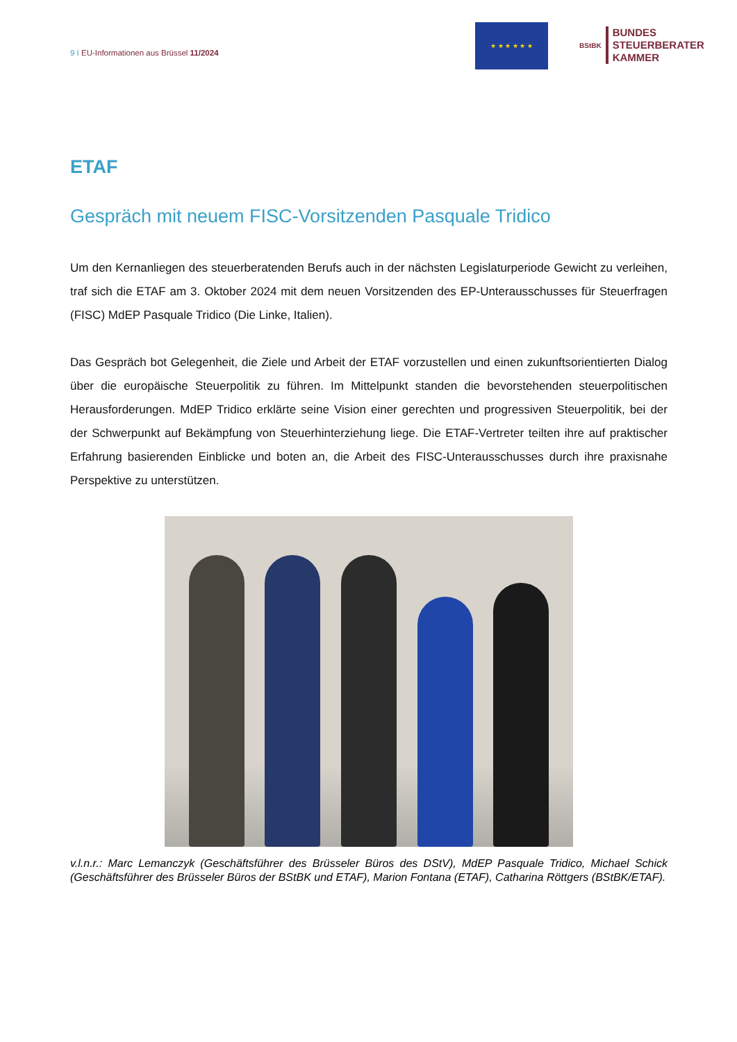9 I EU-Informationen aus Brüssel 11/2024
★ ★ ★ ★ ★ ★
BStBK
BUNDES
STEUERBERATER
KAMMER
ETAF
Gespräch mit neuem FISC-Vorsitzenden Pasquale Tridico
Um den Kernanliegen des steuerberatenden Berufs auch in der nächsten Legislaturperiode Gewicht zu verleihen, traf sich die ETAF am 3. Oktober 2024 mit dem neuen Vorsitzenden des EP-Unteraus­schusses für Steuerfragen (FISC) MdEP Pasquale Tridico (Die Linke, Italien).
Das Gespräch bot Gelegenheit, die Ziele und Arbeit der ETAF vorzustellen und einen zukunftsori­entierten Dialog über die europäische Steuerpolitik zu führen. Im Mittelpunkt standen die bevorste­henden steuerpolitischen Herausforderungen. MdEP Tridico erklärte seine Vision einer gerechten und progressiven Steuerpolitik, bei der der Schwerpunkt auf Bekämpfung von Steuerhinterziehung liege. Die ETAF-Vertreter teilten ihre auf praktischer Erfahrung basierenden Einblicke und boten an, die Arbeit des FISC-Unterausschusses durch ihre praxisnahe Perspektive zu unterstützen.
v.l.n.r.: Marc Lemanczyk (Geschäftsführer des Brüsseler Büros des DStV), MdEP Pasquale Tridico, Michael Schick (Geschäftsführer des Brüsseler Büros der BStBK und ETAF), Marion Fontana (ETAF), Catharina Rött­gers (BStBK/ETAF).